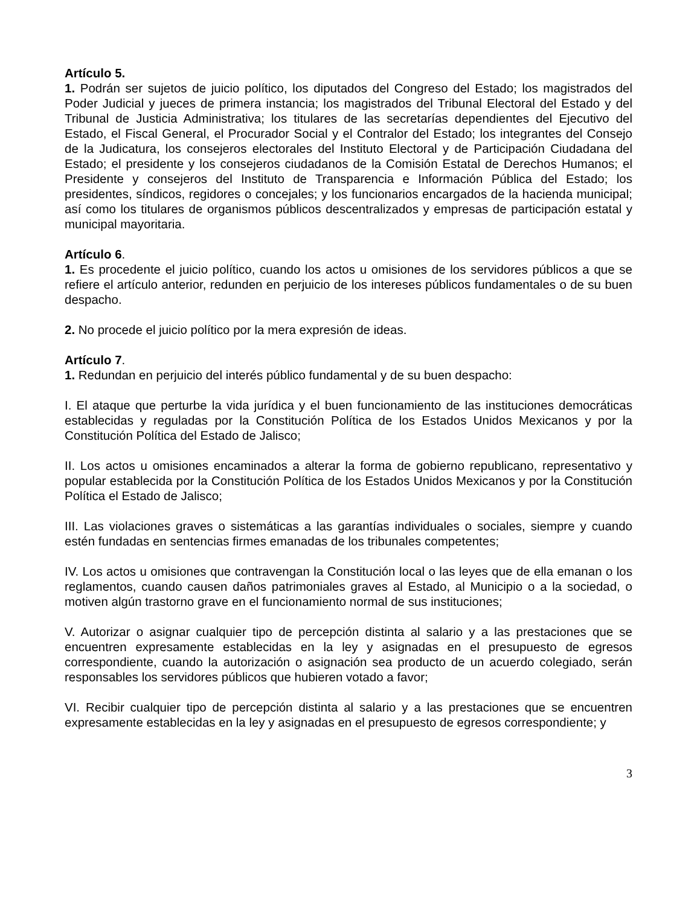Artículo 5.
1. Podrán ser sujetos de juicio político, los diputados del Congreso del Estado; los magistrados del Poder Judicial y jueces de primera instancia; los magistrados del Tribunal Electoral del Estado y del Tribunal de Justicia Administrativa; los titulares de las secretarías dependientes del Ejecutivo del Estado, el Fiscal General, el Procurador Social y el Contralor del Estado; los integrantes del Consejo de la Judicatura, los consejeros electorales del Instituto Electoral y de Participación Ciudadana del Estado; el presidente y los consejeros ciudadanos de la Comisión Estatal de Derechos Humanos; el Presidente y consejeros del Instituto de Transparencia e Información Pública del Estado; los presidentes, síndicos, regidores o concejales; y los funcionarios encargados de la hacienda municipal; así como los titulares de organismos públicos descentralizados y empresas de participación estatal y municipal mayoritaria.
Artículo 6.
1. Es procedente el juicio político, cuando los actos u omisiones de los servidores públicos a que se refiere el artículo anterior, redunden en perjuicio de los intereses públicos fundamentales o de su buen despacho.
2. No procede el juicio político por la mera expresión de ideas.
Artículo 7.
1. Redundan en perjuicio del interés público fundamental y de su buen despacho:
I. El ataque que perturbe la vida jurídica y el buen funcionamiento de las instituciones democráticas establecidas y reguladas por la Constitución Política de los Estados Unidos Mexicanos y por la Constitución Política del Estado de Jalisco;
II. Los actos u omisiones encaminados a alterar la forma de gobierno republicano, representativo y popular establecida por la Constitución Política de los Estados Unidos Mexicanos y por la Constitución Política el Estado de Jalisco;
III. Las violaciones graves o sistemáticas a las garantías individuales o sociales, siempre y cuando estén fundadas en sentencias firmes emanadas de los tribunales competentes;
IV. Los actos u omisiones que contravengan la Constitución local o las leyes que de ella emanan o los reglamentos, cuando causen daños patrimoniales graves al Estado, al Municipio o a la sociedad, o motiven algún trastorno grave en el funcionamiento normal de sus instituciones;
V. Autorizar o asignar cualquier tipo de percepción distinta al salario y a las prestaciones que se encuentren expresamente establecidas en la ley y asignadas en el presupuesto de egresos correspondiente, cuando la autorización o asignación sea producto de un acuerdo colegiado, serán responsables los servidores públicos que hubieren votado a favor;
VI. Recibir cualquier tipo de percepción distinta al salario y a las prestaciones que se encuentren expresamente establecidas en la ley y asignadas en el presupuesto de egresos correspondiente; y
3